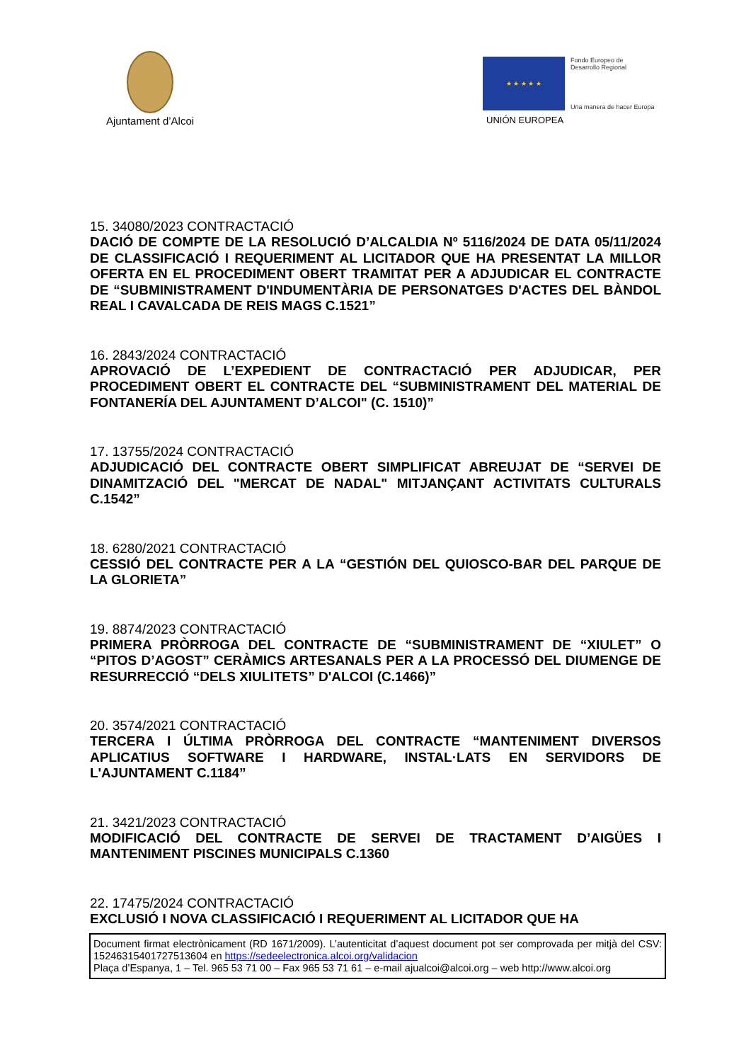Ajuntament d’Alcoi
★ ★ ★ ★ ★
Fondo Europeo de
Desarrollo Regional
Una manera de hacer Europa
UNIÓN EUROPEA
15. 34080/2023 CONTRACTACIÓ
DACIÓ DE COMPTE DE LA RESOLUCIÓ D’ALCALDIA Nº 5116/2024 DE DATA 05/11/2024 DE CLASSIFICACIÓ I REQUERIMENT AL LICITADOR QUE HA PRESENTAT LA MILLOR OFERTA EN EL PROCEDIMENT OBERT TRAMITAT PER A ADJUDICAR EL CONTRACTE DE “SUBMINISTRAMENT D'INDUMENTÀRIA DE PERSONATGES D'ACTES DEL BÀNDOL REAL I CAVALCADA DE REIS MAGS C.1521”
16. 2843/2024 CONTRACTACIÓ
APROVACIÓ DE L’EXPEDIENT DE CONTRACTACIÓ PER ADJUDICAR, PER PROCEDIMENT OBERT EL CONTRACTE DEL “SUBMINISTRAMENT DEL MATERIAL DE FONTANERÍA DEL AJUNTAMENT D’ALCOI" (C. 1510)”
17. 13755/2024 CONTRACTACIÓ
ADJUDICACIÓ DEL CONTRACTE OBERT SIMPLIFICAT ABREUJAT DE “SERVEI DE DINAMITZACIÓ DEL "MERCAT DE NADAL" MITJANÇANT ACTIVITATS CULTURALS C.1542”
18. 6280/2021 CONTRACTACIÓ
CESSIÓ DEL CONTRACTE PER A LA “GESTIÓN DEL QUIOSCO-BAR DEL PARQUE DE LA GLORIETA”
19. 8874/2023 CONTRACTACIÓ
PRIMERA PRÒRROGA DEL CONTRACTE DE “SUBMINISTRAMENT DE “XIULET” O “PITOS D’AGOST” CERÀMICS ARTESANALS PER A LA PROCESSÓ DEL DIUMENGE DE RESURRECCIÓ “DELS XIULITETS” D'ALCOI (C.1466)”
20. 3574/2021 CONTRACTACIÓ
TERCERA I ÚLTIMA PRÒRROGA DEL CONTRACTE “MANTENIMENT DIVERSOS APLICATIUS SOFTWARE I HARDWARE, INSTAL·LATS EN SERVIDORS DE L'AJUNTAMENT C.1184”
21. 3421/2023 CONTRACTACIÓ
MODIFICACIÓ DEL CONTRACTE DE SERVEI DE TRACTAMENT D’AIGÜES I MANTENIMENT PISCINES MUNICIPALS C.1360
22. 17475/2024 CONTRACTACIÓ
EXCLUSIÓ I NOVA CLASSIFICACIÓ I REQUERIMENT AL LICITADOR QUE HA
Document firmat electrònicament (RD 1671/2009). L’autenticitat d’aquest document pot ser comprovada per mitjà del CSV: 15246315401727513604 en https://sedeelectronica.alcoi.org/validacion
Plaça d’Espanya, 1 – Tel. 965 53 71 00 – Fax 965 53 71 61 – e-mail ajualcoi@alcoi.org – web http://www.alcoi.org